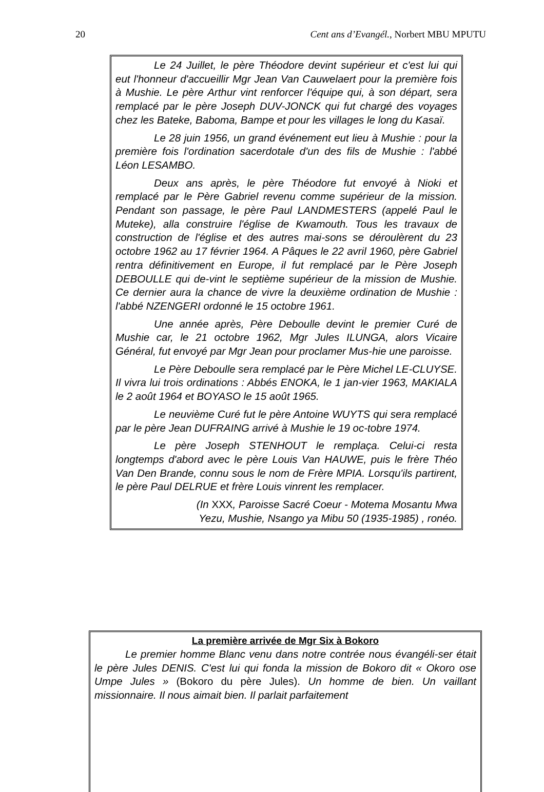20 Cent ans d’Evangél., Norbert MBU MPUTU
Le 24 Juillet, le père Théodore devint supérieur et c'est lui qui eut l'honneur d'accueillir Mgr Jean Van Cauwelaert pour la première fois à Mushie. Le père Arthur vint renforcer l'équipe qui, à son départ, sera remplacé par le père Joseph DUV-JONCK qui fut chargé des voyages chez les Bateke, Baboma, Bampe et pour les villages le long du Kasaï.
Le 28 juin 1956, un grand événement eut lieu à Mushie : pour la première fois l'ordination sacerdotale d'un des fils de Mushie : l'abbé Léon LESAMBO.
Deux ans après, le père Théodore fut envoyé à Nioki et remplacé par le Père Gabriel revenu comme supérieur de la mission. Pendant son passage, le père Paul LANDMESTERS (appelé Paul le Muteke), alla construire l'église de Kwamouth. Tous les travaux de construction de l'église et des autres mai-sons se déroulèrent du 23 octobre 1962 au 17 février 1964. A Pâques le 22 avril 1960, père Gabriel rentra définitivement en Europe, il fut remplacé par le Père Joseph DEBOULLE qui de-vint le septième supérieur de la mission de Mushie. Ce dernier aura la chance de vivre la deuxième ordination de Mushie : l'abbé NZENGERI ordonné le 15 octobre 1961.
Une année après, Père Deboulle devint le premier Curé de Mushie car, le 21 octobre 1962, Mgr Jules ILUNGA, alors Vicaire Général, fut envoyé par Mgr Jean pour proclamer Mus-hie une paroisse.
Le Père Deboulle sera remplacé par le Père Michel LE-CLUYSE. Il vivra lui trois ordinations : Abbés ENOKA, le 1 jan-vier 1963, MAKIALA le 2 août 1964 et BOYASO le 15 août 1965.
Le neuvième Curé fut le père Antoine WUYTS qui sera remplacé par le père Jean DUFRAING arrivé à Mushie le 19 oc-tobre 1974.
Le père Joseph STENHOUT le remplaça. Celui-ci resta longtemps d'abord avec le père Louis Van HAUWE, puis le frère Théo Van Den Brande, connu sous le nom de Frère MPIA. Lorsqu'ils partirent, le père Paul DELRUE et frère Louis vinrent les remplacer.
(In XXX, Paroisse Sacré Coeur - Motema Mosantu Mwa
Yezu, Mushie, Nsango ya Mibu 50 (1935-1985) , ronéo.
La première arrivée de Mgr Six à Bokoro
Le premier homme Blanc venu dans notre contrée nous évangéli-ser était le père Jules DENIS. C'est lui qui fonda la mission de Bokoro dit « Okoro ose Umpe Jules » (Bokoro du père Jules). Un homme de bien. Un vaillant missionnaire. Il nous aimait bien. Il parlait parfaitement